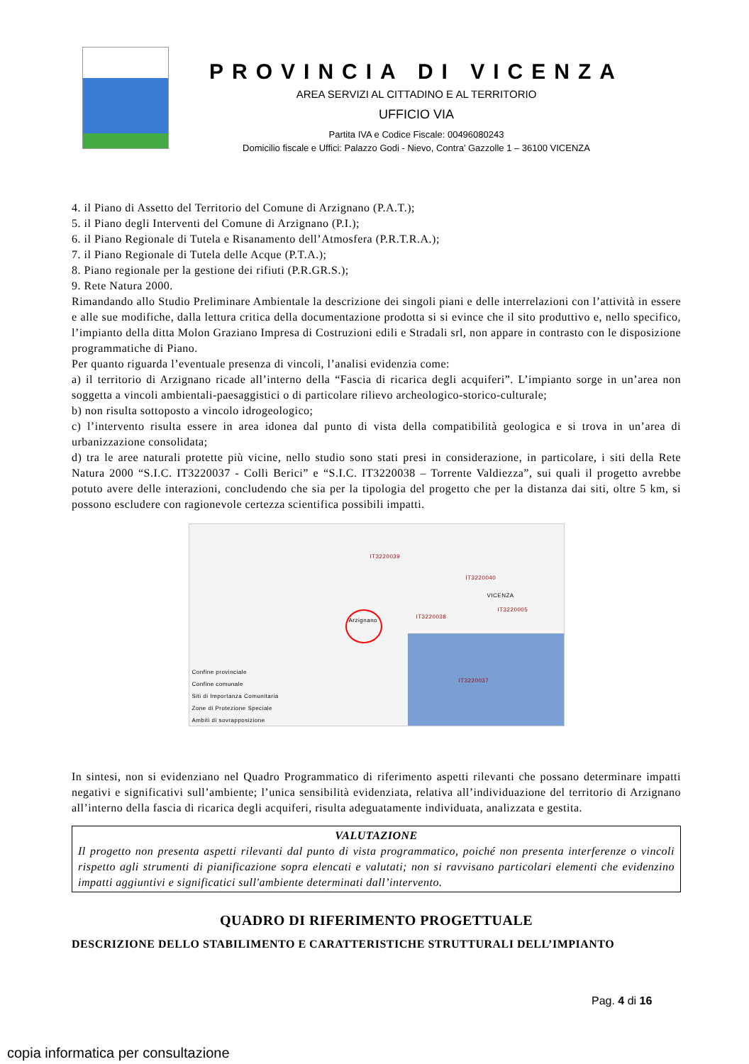PROVINCIA DI VICENZA
AREA SERVIZI AL CITTADINO E AL TERRITORIO
UFFICIO VIA
Partita IVA e Codice Fiscale: 00496080243
Domicilio fiscale e Uffici: Palazzo Godi - Nievo, Contra’ Gazzolle 1 – 36100 VICENZA
4. il Piano di Assetto del Territorio del Comune di Arzignano (P.A.T.);
5. il Piano degli Interventi del Comune di Arzignano (P.I.);
6. il Piano Regionale di Tutela e Risanamento dell’Atmosfera (P.R.T.R.A.);
7. il Piano Regionale di Tutela delle Acque (P.T.A.);
8. Piano regionale per la gestione dei rifiuti (P.R.GR.S.);
9. Rete Natura 2000.
Rimandando allo Studio Preliminare Ambientale la descrizione dei singoli piani e delle interrelazioni con l’attività in essere e alle sue modifiche, dalla lettura critica della documentazione prodotta si si evince che il sito produttivo e, nello specifico, l’impianto della ditta Molon Graziano Impresa di Costruzioni edili e Stradali srl, non appare in contrasto con le disposizione programmatiche di Piano.
Per quanto riguarda l’eventuale presenza di vincoli, l’analisi evidenzia come:
a) il territorio di Arzignano ricade all’interno della “Fascia di ricarica degli acquiferi”. L’impianto sorge in un’area non soggetta a vincoli ambientali-paesaggistici o di particolare rilievo archeologico-storico-culturale;
b) non risulta sottoposto a vincolo idrogeologico;
c) l’intervento risulta essere in area idonea dal punto di vista della compatibilità geologica e si trova in un’area di urbanizzazione consolidata;
d) tra le aree naturali protette più vicine, nello studio sono stati presi in considerazione, in particolare, i siti della Rete Natura 2000 “S.I.C. IT3220037 - Colli Berici” e “S.I.C. IT3220038 – Torrente Valdiezza”, sui quali il progetto avrebbe potuto avere delle interazioni, concludendo che sia per la tipologia del progetto che per la distanza dai siti, oltre 5 km, si possono escludere con ragionevole certezza scientifica possibili impatti.
Confine provinciale
Confine comunale
Siti di Importanza Comunitaria
Zone di Protezione Speciale
Ambiti di sovrapposizione
Arzignano
VICENZA
IT3220037
IT3220038
IT3220040
IT3220039
IT3220005
In sintesi, non si evidenziano nel Quadro Programmatico di riferimento aspetti rilevanti che possano determinare impatti negativi e significativi sull’ambiente; l’unica sensibilità evidenziata, relativa all’individuazione del territorio di Arzignano all’interno della fascia di ricarica degli acquiferi, risulta adeguatamente individuata, analizzata e gestita.
VALUTAZIONE
Il progetto non presenta aspetti rilevanti dal punto di vista programmatico, poiché non presenta interferenze o vincoli rispetto agli strumenti di pianificazione sopra elencati e valutati; non si ravvisano particolari elementi che evidenzino impatti aggiuntivi e significatici sull'ambiente determinati dall’intervento.
QUADRO DI RIFERIMENTO PROGETTUALE
DESCRIZIONE DELLO STABILIMENTO E CARATTERISTICHE STRUTTURALI DELL’IMPIANTO
Pag. 4 di 16
copia informatica per consultazione